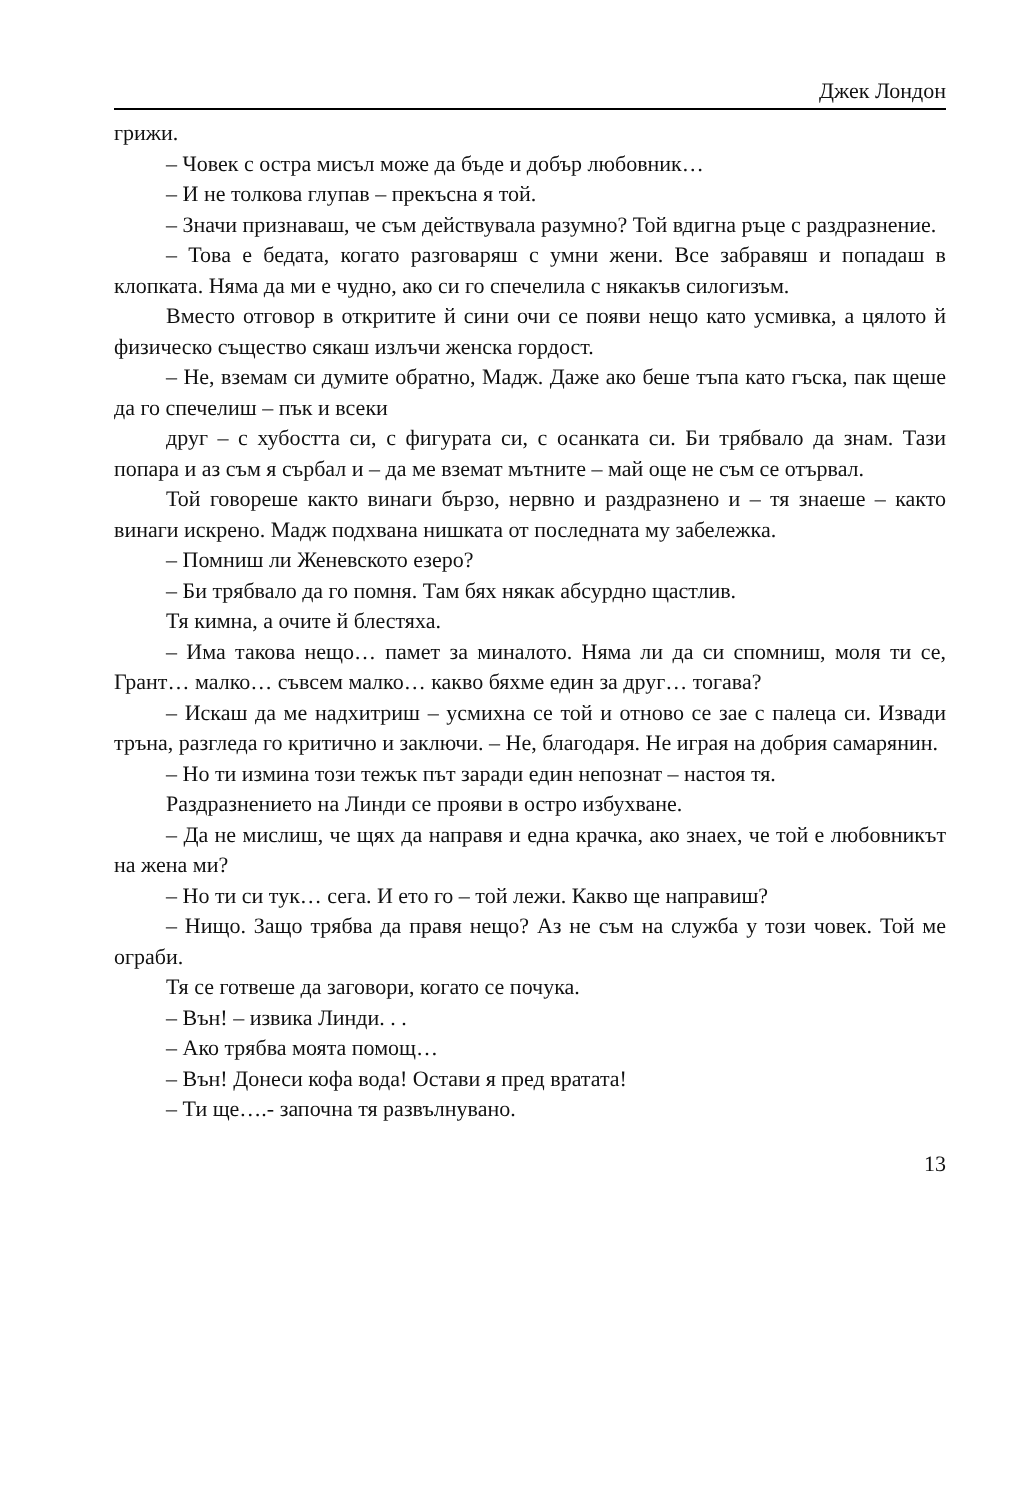Джек Лондон
грижи.
– Човек с остра мисъл може да бъде и добър любовник…
– И не толкова глупав – прекъсна я той.
– Значи признаваш, че съм действувала разумно? Той вдигна ръце с раздразнение.
– Това е бедата, когато разговаряш с умни жени. Все забравяш и попадаш в клопката. Няма да ми е чудно, ако си го спечелила с някакъв силогизъм.
Вместо отговор в откритите й сини очи се появи нещо като усмивка, а цялото й физическо същество сякаш излъчи женска гордост.
– Не, вземам си думите обратно, Мадж. Даже ако беше тъпа като гъска, пак щеше да го спечелиш – пък и всеки
друг – с хубостта си, с фигурата си, с осанката си. Би трябвало да знам. Тази попара и аз съм я сърбал и – да ме вземат мътните – май още не съм се отървал.
Той говореше както винаги бързо, нервно и раздразнено и – тя знаеше – както винаги искрено. Мадж подхвана нишката от последната му забележка.
– Помниш ли Женевското езеро?
– Би трябвало да го помня. Там бях някак абсурдно щастлив.
Тя кимна, а очите й блестяха.
– Има такова нещо… памет за миналото. Няма ли да си спомниш, моля ти се, Грант… малко… съвсем малко… какво бяхме един за друг… тогава?
– Искаш да ме надхитриш – усмихна се той и отново се зае с палеца си. Извади тръна, разгледа го критично и заключи. – Не, благодаря. Не играя на добрия самарянин.
– Но ти измина този тежък път заради един непознат – настоя тя.
Раздразнението на Линди се прояви в остро избухване.
– Да не мислиш, че щях да направя и една крачка, ако знаех, че той е любовникът на жена ми?
– Но ти си тук… сега. И ето го – той лежи. Какво ще направиш?
– Нищо. Защо трябва да правя нещо? Аз не съм на служба у този човек. Той ме ограби.
Тя се готвеше да заговори, когато се почука.
– Вън! – извика Линди. . .
– Ако трябва моята помощ…
– Вън! Донеси кофа вода! Остави я пред вратата!
– Ти ще….- започна тя развълнувано.
13